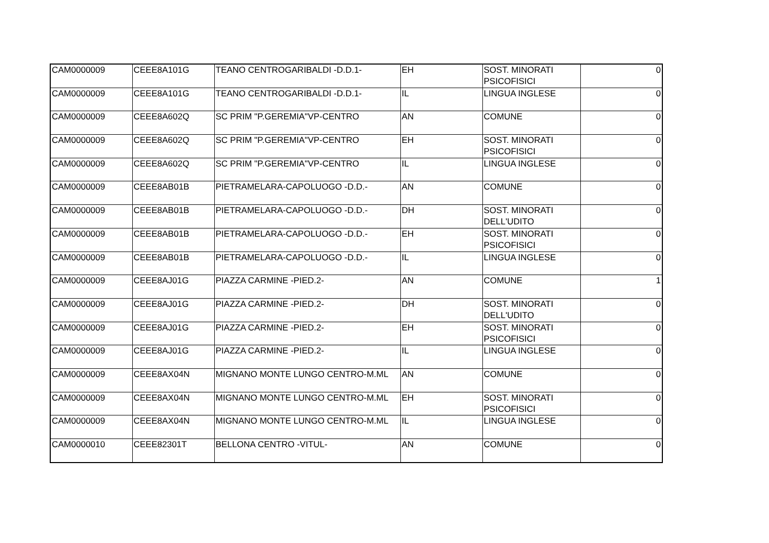| CAM0000009 | CEEE8A101G | TEANO CENTROGARIBALDI -D.D.1- | EH | SOST. MINORATI PSICOFISICI | 0 |
| CAM0000009 | CEEE8A101G | TEANO CENTROGARIBALDI -D.D.1- | IL | LINGUA INGLESE | 0 |
| CAM0000009 | CEEE8A602Q | SC PRIM "P.GEREMIA"VP-CENTRO | AN | COMUNE | 0 |
| CAM0000009 | CEEE8A602Q | SC PRIM "P.GEREMIA"VP-CENTRO | EH | SOST. MINORATI PSICOFISICI | 0 |
| CAM0000009 | CEEE8A602Q | SC PRIM "P.GEREMIA"VP-CENTRO | IL | LINGUA INGLESE | 0 |
| CAM0000009 | CEEE8AB01B | PIETRAMELARA-CAPOLUOGO -D.D.- | AN | COMUNE | 0 |
| CAM0000009 | CEEE8AB01B | PIETRAMELARA-CAPOLUOGO -D.D.- | DH | SOST. MINORATI DELL'UDITO | 0 |
| CAM0000009 | CEEE8AB01B | PIETRAMELARA-CAPOLUOGO -D.D.- | EH | SOST. MINORATI PSICOFISICI | 0 |
| CAM0000009 | CEEE8AB01B | PIETRAMELARA-CAPOLUOGO -D.D.- | IL | LINGUA INGLESE | 0 |
| CAM0000009 | CEEE8AJ01G | PIAZZA CARMINE -PIED.2- | AN | COMUNE | 1 |
| CAM0000009 | CEEE8AJ01G | PIAZZA CARMINE -PIED.2- | DH | SOST. MINORATI DELL'UDITO | 0 |
| CAM0000009 | CEEE8AJ01G | PIAZZA CARMINE -PIED.2- | EH | SOST. MINORATI PSICOFISICI | 0 |
| CAM0000009 | CEEE8AJ01G | PIAZZA CARMINE -PIED.2- | IL | LINGUA INGLESE | 0 |
| CAM0000009 | CEEE8AX04N | MIGNANO MONTE LUNGO CENTRO-M.ML | AN | COMUNE | 0 |
| CAM0000009 | CEEE8AX04N | MIGNANO MONTE LUNGO CENTRO-M.ML | EH | SOST. MINORATI PSICOFISICI | 0 |
| CAM0000009 | CEEE8AX04N | MIGNANO MONTE LUNGO CENTRO-M.ML | IL | LINGUA INGLESE | 0 |
| CAM0000010 | CEEE82301T | BELLONA CENTRO -VITUL- | AN | COMUNE | 0 |